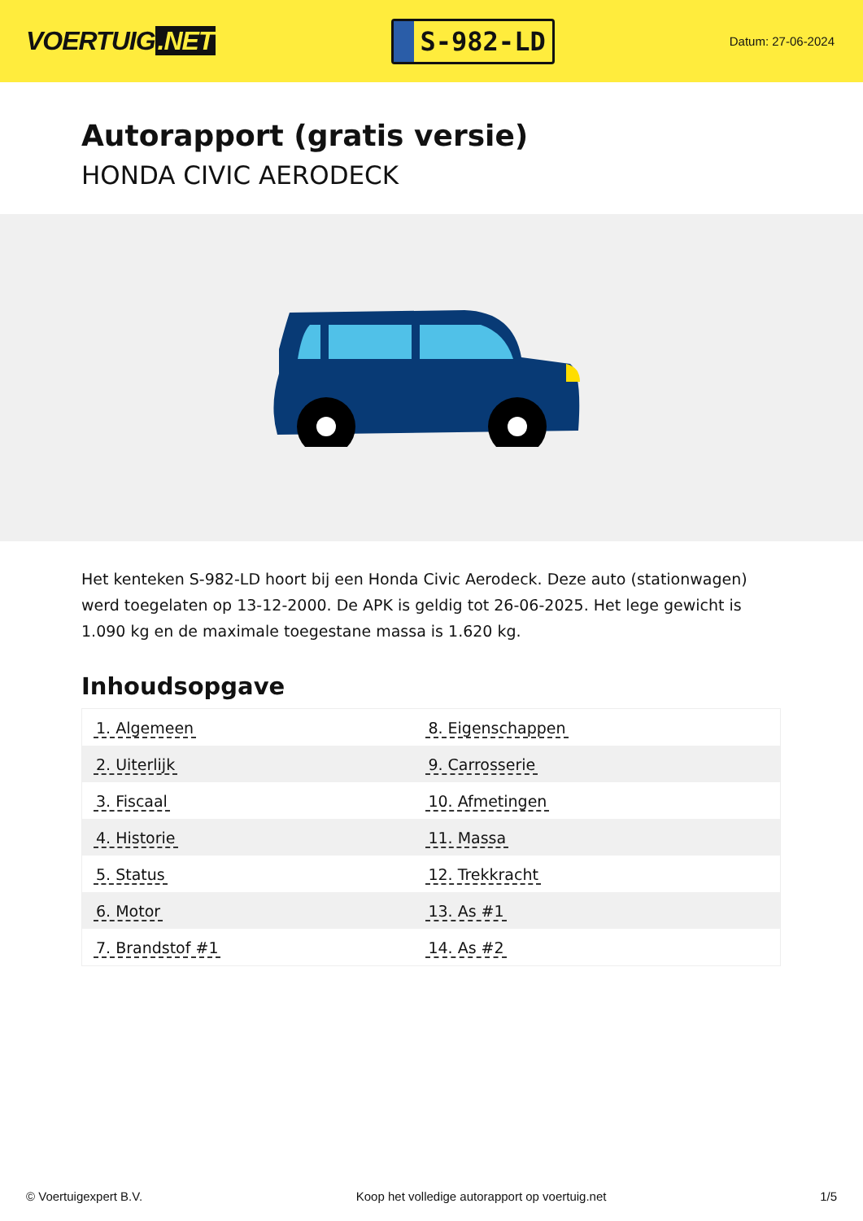VOERTUIG.NET
S-982-LD
Datum: 27-06-2024
Autorapport (gratis versie)
HONDA CIVIC AERODECK
Het kenteken S-982-LD hoort bij een Honda Civic Aerodeck. Deze auto (stationwagen) werd toegelaten op 13-12-2000. De APK is geldig tot 26-06-2025. Het lege gewicht is 1.090 kg en de maximale toegestane massa is 1.620 kg.
Inhoudsopgave
| 1. Algemeen | 8. Eigenschappen |
| 2. Uiterlijk | 9. Carrosserie |
| 3. Fiscaal | 10. Afmetingen |
| 4. Historie | 11. Massa |
| 5. Status | 12. Trekkracht |
| 6. Motor | 13. As #1 |
| 7. Brandstof #1 | 14. As #2 |
© Voertuigexpert B.V. Koop het volledige autorapport op voertuig.net
1/5